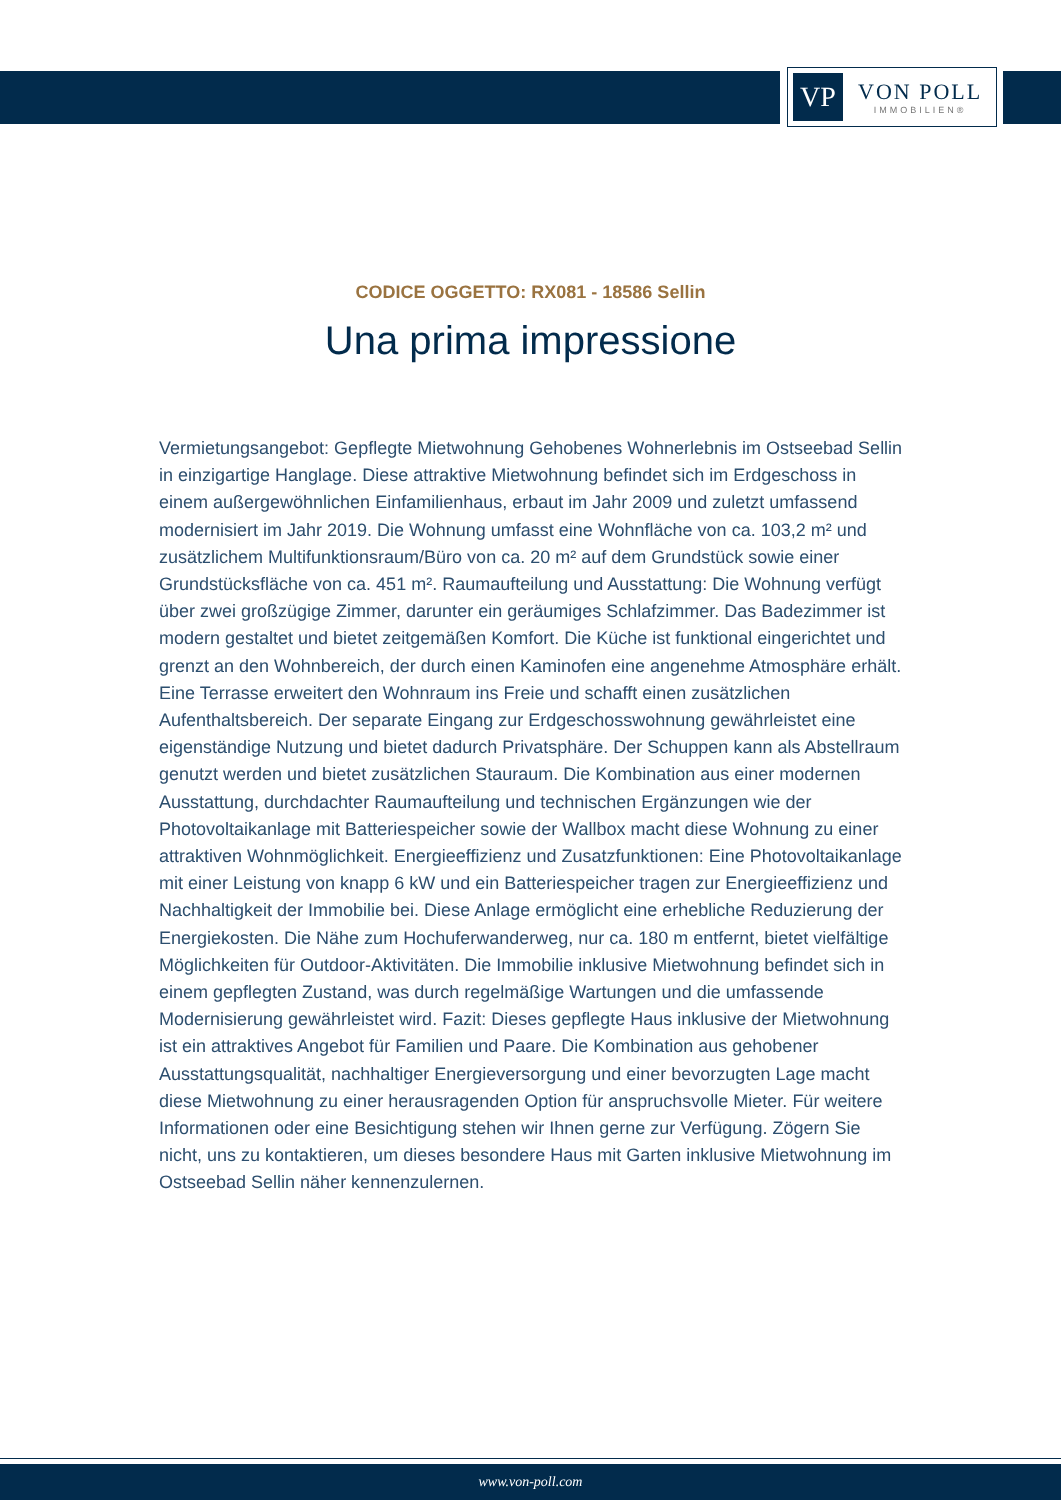VP
VON POLL
IMMOBILIEN®
CODICE OGGETTO: RX081 - 18586 Sellin
Una prima impressione
Vermietungsangebot: Gepflegte Mietwohnung Gehobenes Wohnerlebnis im Ostseebad Sellin in einzigartige Hanglage. Diese attraktive Mietwohnung befindet sich im Erdgeschoss in einem außergewöhnlichen Einfamilienhaus, erbaut im Jahr 2009 und zuletzt umfassend modernisiert im Jahr 2019. Die Wohnung umfasst eine Wohnfläche von ca. 103,2 m² und zusätzlichem Multifunktionsraum/Büro von ca. 20 m² auf dem Grundstück sowie einer Grundstücksfläche von ca. 451 m². Raumaufteilung und Ausstattung: Die Wohnung verfügt über zwei großzügige Zimmer, darunter ein geräumiges Schlafzimmer. Das Badezimmer ist modern gestaltet und bietet zeitgemäßen Komfort. Die Küche ist funktional eingerichtet und grenzt an den Wohnbereich, der durch einen Kaminofen eine angenehme Atmosphäre erhält. Eine Terrasse erweitert den Wohnraum ins Freie und schafft einen zusätzlichen Aufenthaltsbereich. Der separate Eingang zur Erdgeschosswohnung gewährleistet eine eigenständige Nutzung und bietet dadurch Privatsphäre. Der Schuppen kann als Abstellraum genutzt werden und bietet zusätzlichen Stauraum. Die Kombination aus einer modernen Ausstattung, durchdachter Raumaufteilung und technischen Ergänzungen wie der Photovoltaikanlage mit Batteriespeicher sowie der Wallbox macht diese Wohnung zu einer attraktiven Wohnmöglichkeit. Energieeffizienz und Zusatzfunktionen: Eine Photovoltaikanlage mit einer Leistung von knapp 6 kW und ein Batteriespeicher tragen zur Energieeffizienz und Nachhaltigkeit der Immobilie bei. Diese Anlage ermöglicht eine erhebliche Reduzierung der Energiekosten. Die Nähe zum Hochuferwanderweg, nur ca. 180 m entfernt, bietet vielfältige Möglichkeiten für Outdoor-Aktivitäten. Die Immobilie inklusive Mietwohnung befindet sich in einem gepflegten Zustand, was durch regelmäßige Wartungen und die umfassende Modernisierung gewährleistet wird. Fazit: Dieses gepflegte Haus inklusive der Mietwohnung ist ein attraktives Angebot für Familien und Paare. Die Kombination aus gehobener Ausstattungsqualität, nachhaltiger Energieversorgung und einer bevorzugten Lage macht diese Mietwohnung zu einer herausragenden Option für anspruchsvolle Mieter. Für weitere Informationen oder eine Besichtigung stehen wir Ihnen gerne zur Verfügung. Zögern Sie nicht, uns zu kontaktieren, um dieses besondere Haus mit Garten inklusive Mietwohnung im Ostseebad Sellin näher kennenzulernen.
www.von-poll.com